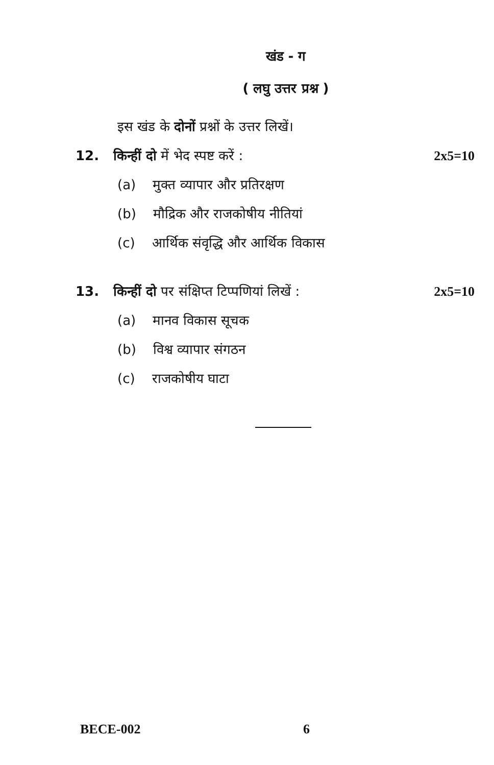खंड - ग
( लघु उत्तर प्रश्न )
इस खंड के दोनों प्रश्नों के उत्तर लिखें।
12. किन्हीं दो में भेद स्पष्ट करें : 2x5=10
(a) मुक्त व्यापार और प्रतिरक्षण
(b) मौद्रिक और राजकोषीय नीतियां
(c) आर्थिक संवृद्धि और आर्थिक विकास
13. किन्हीं दो पर संक्षिप्त टिप्पणियां लिखें : 2x5=10
(a) मानव विकास सूचक
(b) विश्व व्यापार संगठन
(c) राजकोषीय घाटा
BECE-002 6